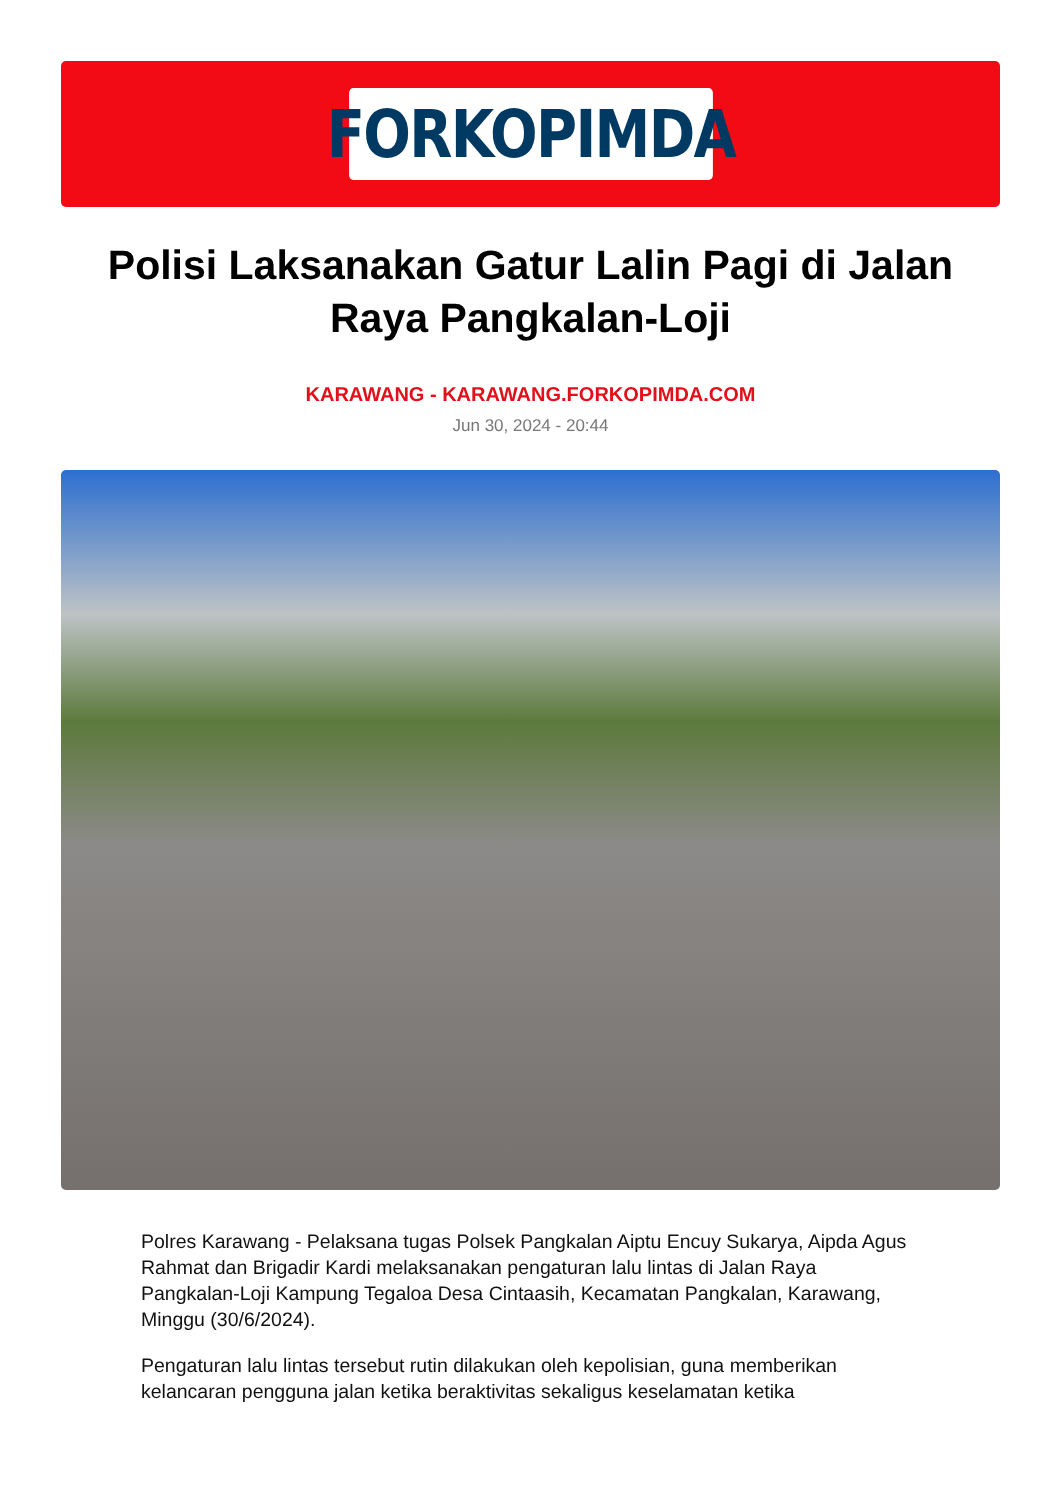FORKOPIMDA
Polisi Laksanakan Gatur Lalin Pagi di Jalan Raya Pangkalan-Loji
KARAWANG - KARAWANG.FORKOPIMDA.COM
Jun 30, 2024 - 20:44
Polres Karawang - Pelaksana tugas Polsek Pangkalan Aiptu Encuy Sukarya, Aipda Agus Rahmat dan Brigadir Kardi melaksanakan pengaturan lalu lintas di Jalan Raya Pangkalan-Loji Kampung Tegaloa Desa Cintaasih, Kecamatan Pangkalan, Karawang, Minggu (30/6/2024).
Pengaturan lalu lintas tersebut rutin dilakukan oleh kepolisian, guna memberikan kelancaran pengguna jalan ketika beraktivitas sekaligus keselamatan ketika